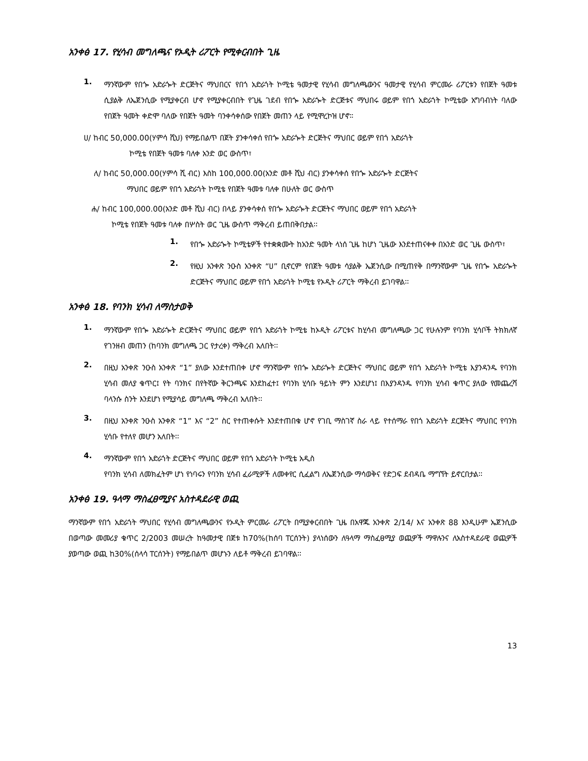አንቀፅ 17. የሂሳብ መግለጫና የኦዲት ሪፖርት የሚቀርብበት ጊዜ
1.
ማንኛውም የበጐ አድራጐት ድርጅትና ማህበርና የበጎ አድራጎት ኮሚቴ ዓመታዊ የሂሳብ መግለጫውንና ዓመታዊ የሂሳብ ምርመራ ሪፖርቱን የበጀት ዓመቱ ሲያልቅ ለኤጀንሲው የሚያቀርብ ሆኖ የሚያቀርብበት የጊዜ ገደብ የበጐ አድራጐት ድርጅቱና ማህበሩ ወይም የበጎ አድራጎት ኮሚቴው አግባብነት ባለው የበጀት ዓመት ቀድሞ ባለው የበጀት ዓመት ባንቀሳቀሰው የበጀት መጠን ላይ የሚሞረኮዝ ሆኖ።
ሀ/ ከብር 50,000.00(ሃምሳ ሺህ) የማይበልጥ በጀት ያንቀሳቀሰ የበጐ አድራጐት ድርጅትና ማህበር ወይም የበጎ አድራጎት
ኮሚቴ የበጀት ዓመቱ ባለቀ አንድ ወር ውስጥ፣
ለ/ ከብር 50,000.00(ሃምሳ ሺ ብር) እስከ 100,000.00(አንድ መቶ ሺህ ብር) ያንቀሳቀሰ የበጐ አድራጐት ድርጅትና
ማህበር ወይም የበጎ አድራጎት ኮሚቴ የበጀት ዓመቱ ባለቀ በሁለት ወር ውስጥ
ሐ/ ከብር 100,000.00(አንድ መቶ ሺህ ብር) በላይ ያንቀሳቀሰ የበጐ አድራጐት ድርጅትና ማህበር ወይም የበጎ አድራጎት
ኮሚቴ የበጀት ዓመቱ ባለቀ በሦስት ወር ጊዜ ውስጥ ማቅረብ ይጠበቅበታል፡፡
1.
የበጐ አድራጐት ኮሚቴዎች የተቋቋሙት ከአንድ ዓመት ላነሰ ጊዜ ከሆነ ጊዜው እንደተጠናቀቀ በአንድ ወር ጊዜ ውስጥ፣
2.
የዚህ አንቀጽ ንዑስ አንቀጽ “ሀ” ቢኖርም የበጀት ዓመቱ ሳያልቅ ኤጀንሲው በሚጠየቅ በማንኛውም ጊዜ የበጐ አድራጐት ድርጅትና ማህበር ወይም የበጎ አድራጎት ኮሚቴ የኦዲት ሪፖርት ማቅረብ ይገባዋል፡፡
አንቀፅ 18. የባንክ ሂሳብ ለማስታወቅ
1.
ማንኛውም የበጐ አድራጐት ድርጅትና ማህበር ወይም የበጎ አድራጎት ኮሚቴ ከኦዲት ሪፖርቱና ከሂሳብ መግለጫው ጋር የሁሉንም የባንክ ሂሳቦች ትክክለኛ የገንዘብ መጠን (ከባንክ መግለጫ ጋር የታረቀ) ማቅረብ አለበት፡፡
2.
በዚህ አንቀጽ ንዑስ አንቀጽ “1” ያለው እንደተጠበቀ ሆኖ ማንኛውም የበጐ አድራጐት ድርጅትና ማህበር ወይም የበጎ አድራጎት ኮሚቴ እያንዳንዱ የባንክ ሂሳብ መለያ ቁጥር፤ የት ባንክና በየትኛው ቅርንጫፍ እንደከፈተ፤ የባንክ ሂሳቡ ዓይነት ምን እንደሆነ፤ በእያንዳንዱ የባንክ ሂሳብ ቁጥር ያለው የመጨረሻ ባላንሱ ስንት እንደሆነ የሚያሳይ መግለጫ ማቅረብ አለበት፡፡
3.
በዚህ አንቀጽ ንዑስ አንቀጽ “1” እና “2” ስር የተጠቀሱት እንደተጠበቁ ሆኖ የገቢ ማስገኛ ስራ ላይ የተሰማራ የበጎ አድራጎት ደርጅትና ማህበር የባንክ ሂሳቡ የተለየ መሆን አለበት፡፡
4.
ማንኛውም የበጎ አድራጎት ድርጅትና ማህበር ወይም የበጎ አድራጎት ኮሚቴ አዲስ
የባንክ ሂሳብ ለመክፈትም ሆነ የነባሩን የባንክ ሂሳብ ፈራሚዎች ለመቀየር ሲፈልግ ለኤጀንሲው ማሳወቅና የድጋፍ ደብዳቤ ማግኘት ይኖርበታል፡፡
አንቀፅ 19. ዓላማ ማስፈፀሚያና አስተዳደራዊ ወጪ
ማንኛውም የበጎ አድራጎት ማህበር የሂሳብ መግለጫውንና የኦዲት ምርመራ ሪፖርት በሚያቀርብበት ጊዜ በአዋጁ አንቀጽ 2/14/ እና አንቀጽ 88 እንዲሁም ኤጀንሲው በወጣው መመሪያ ቁጥር 2/2003 መሠረት ከዓመታዊ በጀቱ ከ70%(ከሰባ ፐርሰንት) ያላነሰውን ለዓላማ ማስፈፀሚያ ወጪዎች ማዋሉንና ለአስተዳደራዊ ወጪዎች ያወጣው ወጪ ከ30%(ሰላሳ ፐርሰንት) የማይበልጥ መሆኑን ለይቶ ማቅረብ ይገባዋል፡፡
13